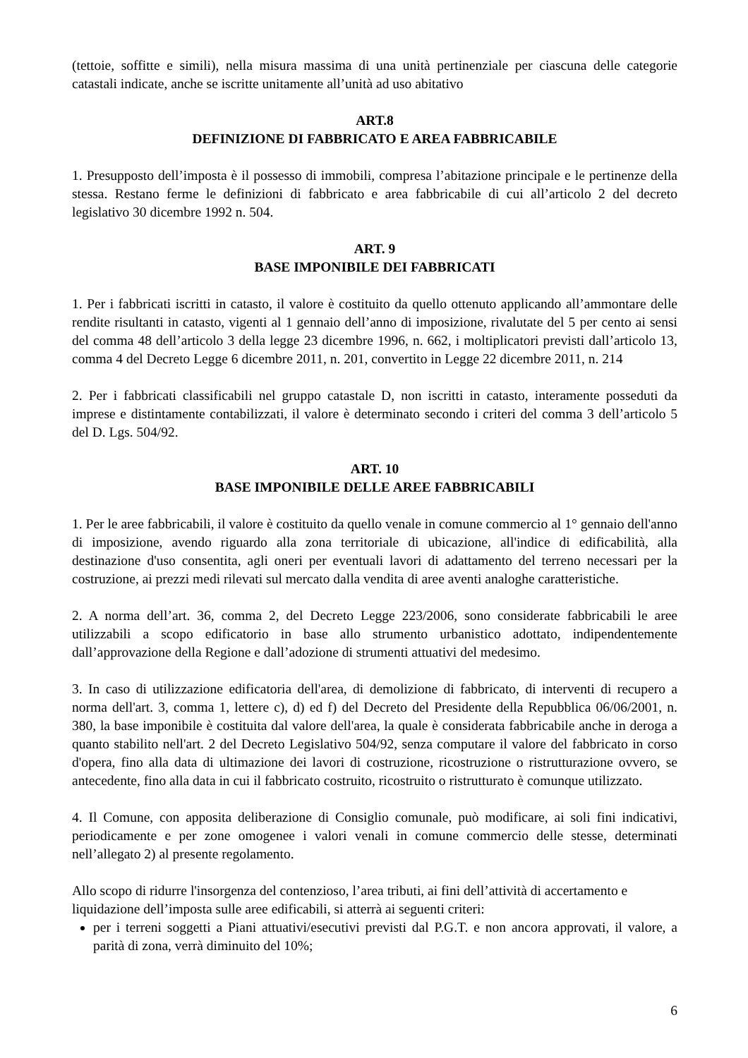(tettoie, soffitte e simili), nella misura massima di una unità pertinenziale per ciascuna delle categorie catastali indicate, anche se iscritte unitamente all’unità ad uso abitativo
ART.8
DEFINIZIONE DI FABBRICATO E AREA FABBRICABILE
1. Presupposto dell’imposta è il possesso di immobili, compresa l’abitazione principale e le pertinenze della stessa. Restano ferme le definizioni di fabbricato e area fabbricabile di cui all’articolo 2 del decreto legislativo 30 dicembre 1992 n. 504.
ART. 9
BASE IMPONIBILE DEI FABBRICATI
1. Per i fabbricati iscritti in catasto, il valore è costituito da quello ottenuto applicando all’ammontare delle rendite risultanti in catasto, vigenti al 1 gennaio dell’anno di imposizione, rivalutate del 5 per cento ai sensi del comma 48 dell’articolo 3 della legge 23 dicembre 1996, n. 662, i moltiplicatori previsti dall’articolo 13, comma 4 del Decreto Legge 6 dicembre 2011, n. 201, convertito in Legge 22 dicembre 2011, n. 214
2. Per i fabbricati classificabili nel gruppo catastale D, non iscritti in catasto, interamente posseduti da imprese e distintamente contabilizzati, il valore è determinato secondo i criteri del comma 3 dell’articolo 5 del D. Lgs. 504/92.
ART. 10
BASE IMPONIBILE DELLE AREE FABBRICABILI
1. Per le aree fabbricabili, il valore è costituito da quello venale in comune commercio al 1° gennaio dell'anno di imposizione, avendo riguardo alla zona territoriale di ubicazione, all'indice di edificabilità, alla destinazione d'uso consentita, agli oneri per eventuali lavori di adattamento del terreno necessari per la costruzione, ai prezzi medi rilevati sul mercato dalla vendita di aree aventi analoghe caratteristiche.
2. A norma dell’art. 36, comma 2, del Decreto Legge 223/2006, sono considerate fabbricabili le aree utilizzabili a scopo edificatorio in base allo strumento urbanistico adottato, indipendentemente dall’approvazione della Regione e dall’adozione di strumenti attuativi del medesimo.
3. In caso di utilizzazione edificatoria dell'area, di demolizione di fabbricato, di interventi di recupero a norma dell'art. 3, comma 1, lettere c), d) ed f) del Decreto del Presidente della Repubblica 06/06/2001, n. 380, la base imponibile è costituita dal valore dell'area, la quale è considerata fabbricabile anche in deroga a quanto stabilito nell'art. 2 del Decreto Legislativo 504/92, senza computare il valore del fabbricato in corso d'opera, fino alla data di ultimazione dei lavori di costruzione, ricostruzione o ristrutturazione ovvero, se antecedente, fino alla data in cui il fabbricato costruito, ricostruito o ristrutturato è comunque utilizzato.
4. Il Comune, con apposita deliberazione di Consiglio comunale, può modificare, ai soli fini indicativi, periodicamente e per zone omogenee i valori venali in comune commercio delle stesse, determinati nell’allegato 2) al presente regolamento.
Allo scopo di ridurre l'insorgenza del contenzioso, l’area tributi, ai fini dell’attività di accertamento e liquidazione dell’imposta sulle aree edificabili, si atterrà ai seguenti criteri:
per i terreni soggetti a Piani attuativi/esecutivi previsti dal P.G.T. e non ancora approvati, il valore, a parità di zona, verrà diminuito del 10%;
6